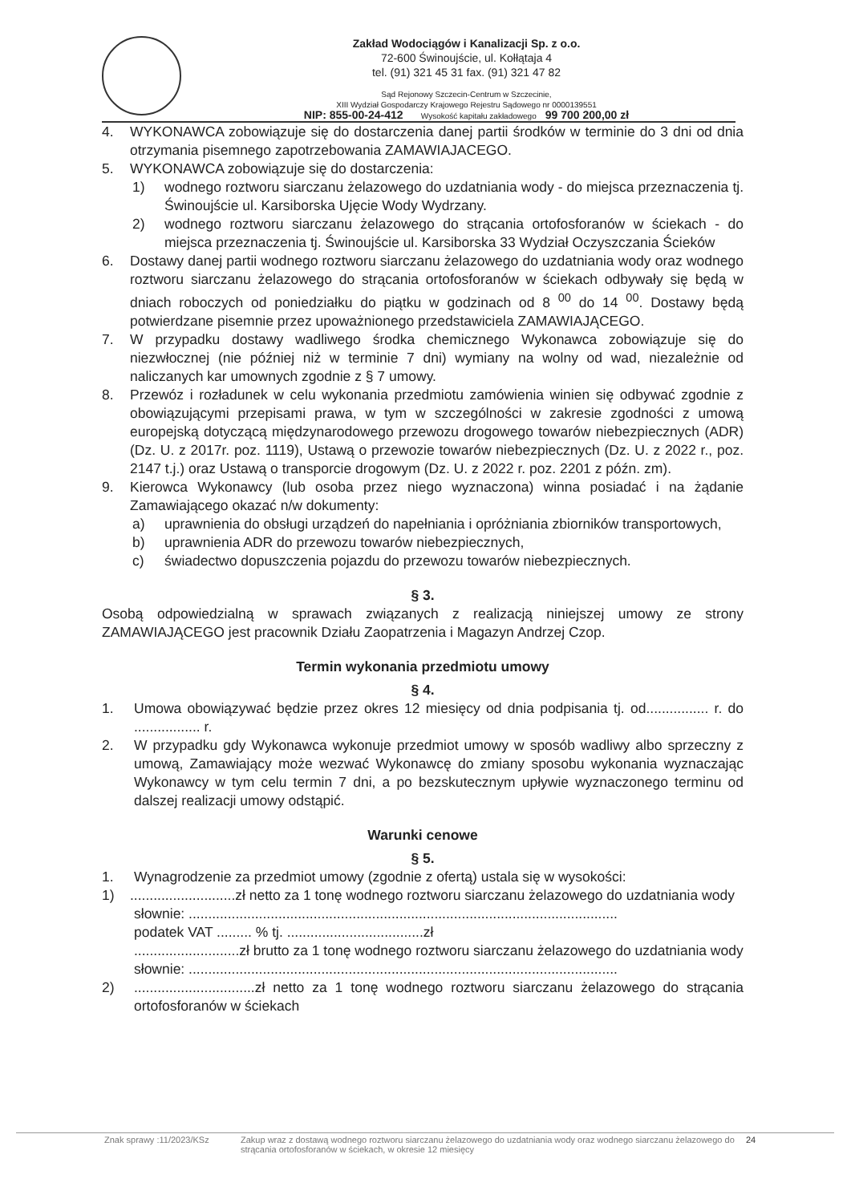Zakład Wodociągów i Kanalizacji Sp. z o.o.
72-600 Świnoujście, ul. Kołłątaja 4
tel. (91) 321 45 31 fax. (91) 321 47 82
Sąd Rejonowy Szczecin-Centrum w Szczecinie,
XIII Wydział Gospodarczy Krajowego Rejestru Sądowego nr 0000139551
NIP: 855-00-24-412 Wysokość kapitału zakładowego 99 700 200,00 zł
4. WYKONAWCA zobowiązuje się do dostarczenia danej partii środków w terminie do 3 dni od dnia otrzymania pisemnego zapotrzebowania ZAMAWIAJACEGO.
5. WYKONAWCA zobowiązuje się do dostarczenia:
1) wodnego roztworu siarczanu żelazowego do uzdatniania wody - do miejsca przeznaczenia tj. Świnoujście ul. Karsiborska Ujęcie Wody Wydrzany.
2) wodnego roztworu siarczanu żelazowego do strącania ortofosforanów w ściekach - do miejsca przeznaczenia tj. Świnoujście ul. Karsiborska 33 Wydział Oczyszczania Ścieków
6. Dostawy danej partii wodnego roztworu siarczanu żelazowego do uzdatniania wody oraz wodnego roztworu siarczanu żelazowego do strącania ortofosforanów w ściekach odbywały się będą w dniach roboczych od poniedziałku do piątku w godzinach od 8 <sup>00</sup> do 14 <sup>00</sup>. Dostawy będą potwierdzane pisemnie przez upoważnionego przedstawiciela ZAMAWIAJĄCEGO.
7. W przypadku dostawy wadliwego środka chemicznego Wykonawca zobowiązuje się do niezwłocznej (nie później niż w terminie 7 dni) wymiany na wolny od wad, niezależnie od naliczanych kar umownych zgodnie z § 7 umowy.
8. Przewóz i rozładunek w celu wykonania przedmiotu zamówienia winien się odbywać zgodnie z obowiązującymi przepisami prawa, w tym w szczególności w zakresie zgodności z umową europejską dotyczącą międzynarodowego przewozu drogowego towarów niebezpiecznych (ADR) (Dz. U. z 2017r. poz. 1119), Ustawą o przewozie towarów niebezpiecznych (Dz. U. z 2022 r., poz. 2147 t.j.) oraz Ustawą o transporcie drogowym (Dz. U. z 2022 r. poz. 2201 z późn. zm).
9. Kierowca Wykonawcy (lub osoba przez niego wyznaczona) winna posiadać i na żądanie Zamawiającego okazać n/w dokumenty:
a) uprawnienia do obsługi urządzeń do napełniania i opróżniania zbiorników transportowych,
b) uprawnienia ADR do przewozu towarów niebezpiecznych,
c) świadectwo dopuszczenia pojazdu do przewozu towarów niebezpiecznych.
§ 3.
Osobą odpowiedzialną w sprawach związanych z realizacją niniejszej umowy ze strony ZAMAWIAJĄCEGO jest pracownik Działu Zaopatrzenia i Magazyn Andrzej Czop.
Termin wykonania przedmiotu umowy
§ 4.
1. Umowa obowiązywać będzie przez okres 12 miesięcy od dnia podpisania tj. od................ r. do ................. r.
2. W przypadku gdy Wykonawca wykonuje przedmiot umowy w sposób wadliwy albo sprzeczny z umową, Zamawiający może wezwać Wykonawcę do zmiany sposobu wykonania wyznaczając Wykonawcy w tym celu termin 7 dni, a po bezskutecznym upływie wyznaczonego terminu od dalszej realizacji umowy odstąpić.
Warunki cenowe
§ 5.
1. Wynagrodzenie za przedmiot umowy (zgodnie z ofertą) ustala się w wysokości:
1) ...........................zł netto za 1 tonę wodnego roztworu siarczanu żelazowego do uzdatniania wody
słownie: ..............................................................................................................
podatek VAT ......... % tj. ...................................zł
...........................zł brutto za 1 tonę wodnego roztworu siarczanu żelazowego do uzdatniania wody
słownie: ..............................................................................................................
2) ...............................zł netto za 1 tonę wodnego roztworu siarczanu żelazowego do strącania ortofosforanów w ściekach
Znak sprawy :11/2023/KSz Zakup wraz z dostawą wodnego roztworu siarczanu żelazowego do uzdatniania wody oraz wodnego siarczanu żelazowego do strącania ortofosforanów w ściekach, w okresie 12 miesięcy 24